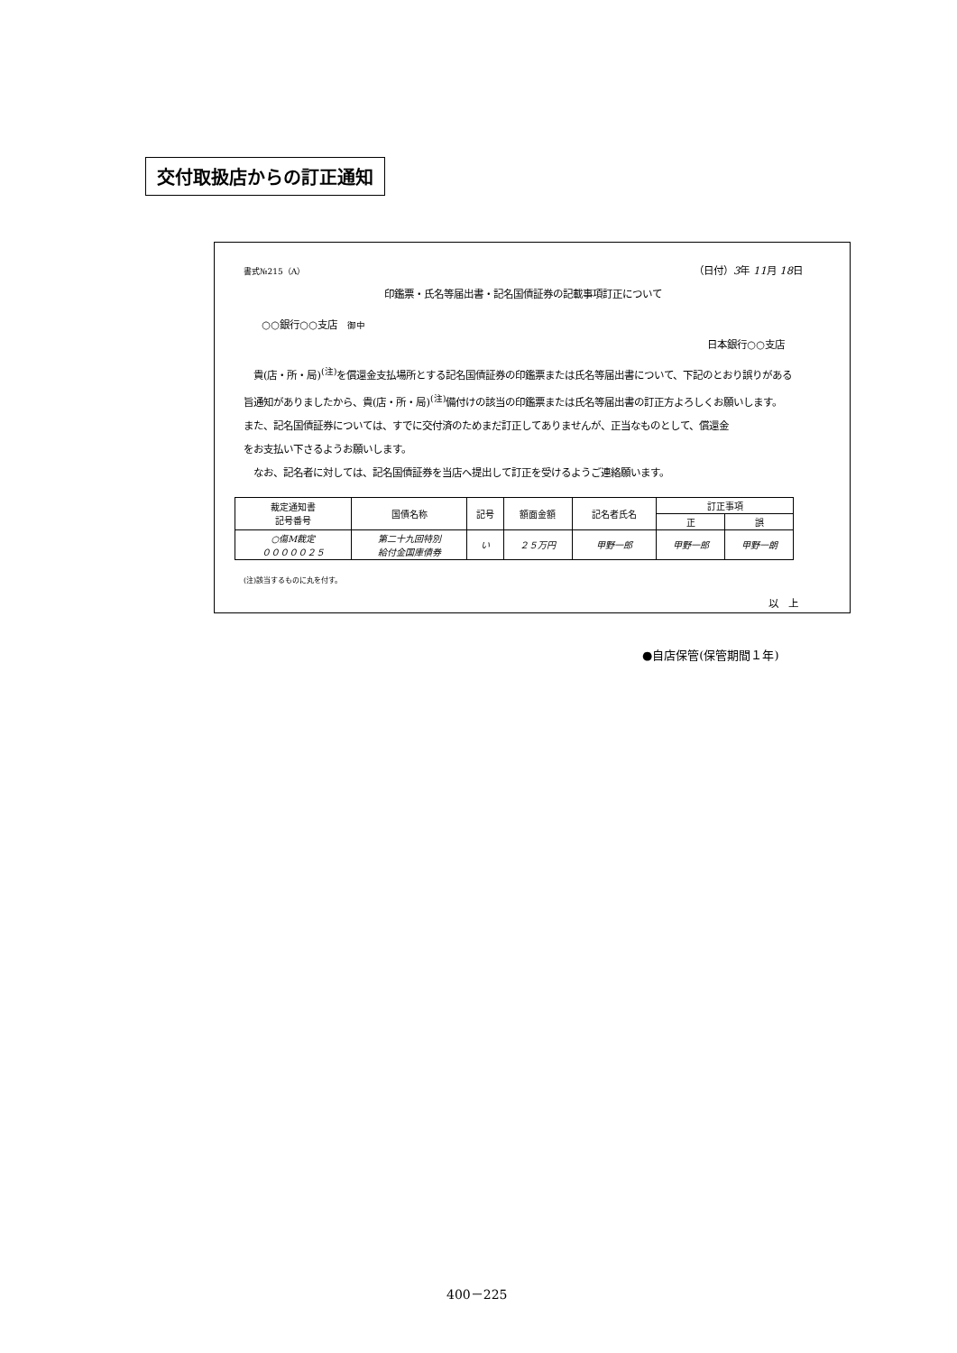交付取扱店からの訂正通知
書式№215（A） （日付）3年 11月 18日
印鑑票・氏名等届出書・記名国債証券の記載事項訂正について
○○銀行○○支店　御中
日本銀行○○支店
　貴(店・所・局)<sup>(注)</sup>を償還金支払場所とする記名国債証券の印鑑票または氏名等届出書について、下記のとおり誤りがある
旨通知がありましたから、貴(店・所・局)<sup>(注)</sup>備付けの該当の印鑑票または氏名等届出書の訂正方よろしくお願いします。
また、記名国債証券については、すでに交付済のためまだ訂正してありませんが、正当なものとして、償還金
をお支払い下さるようお願いします。
　なお、記名者に対しては、記名国債証券を当店へ提出して訂正を受けるようご連絡願います。
| 裁定通知書 記号番号 | 国債名称 | 記号 | 額面金額 | 記名者氏名 | 訂正事項 | |
| --- | --- | --- | --- | --- | --- | --- |
| | | | | | 正 | 誤 |
| ○傷M裁定 ０００００２５ | 第二十九回特別 給付金国庫債券 | い | ２５万円 | 甲野一郎 | 甲野一郎 | 甲野一朗 |
(注)該当するものに丸を付す。
以　上
●自店保管(保管期間１年)
400－225